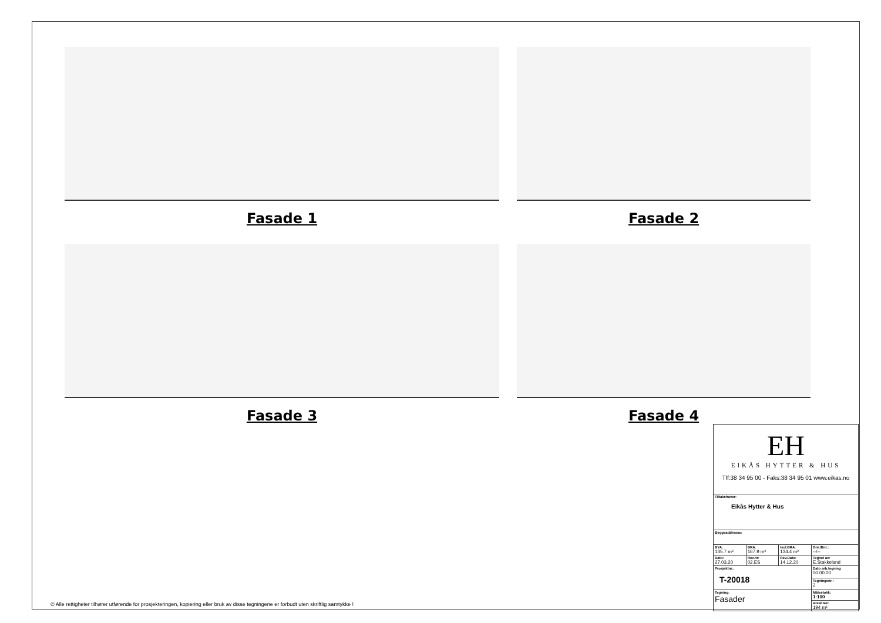Fasade 1
Fasade 2
Fasade 3
Fasade 4
EH
EIKÅS HYTTER & HUS
Tlf:38 34 95 00 - Faks:38 34 95 01 www.eikas.no
| Tiltakshaver: Eikås Hytter & Hus | | | |
| Byggeaddresse: | | | |
| BYA: 135.7 m² | BRA: 167.9 m² | Isol.BRA: 134.4 m² | Gnr./Bnr.: --/-- |
| Dato: 27.03.20 | Rev.nr: 02.ES | Rev.Dato: 14.12.20 | Tegnet av: E.Stakkeland |
| Prosjektnr.: T-20018 | | | Dato arb.tegning 00.00.00 |
| | | | Tegningsnr.: 2 |
| Tegning: Fasader | | | Målestokk: 1:100 |
| | | | Areal tak: 194 m² |
© Alle rettigheter tilhører utførende for prosjekteringen, kopiering eller bruk av disse tegningene er forbudt uten skriftlig samtykke !